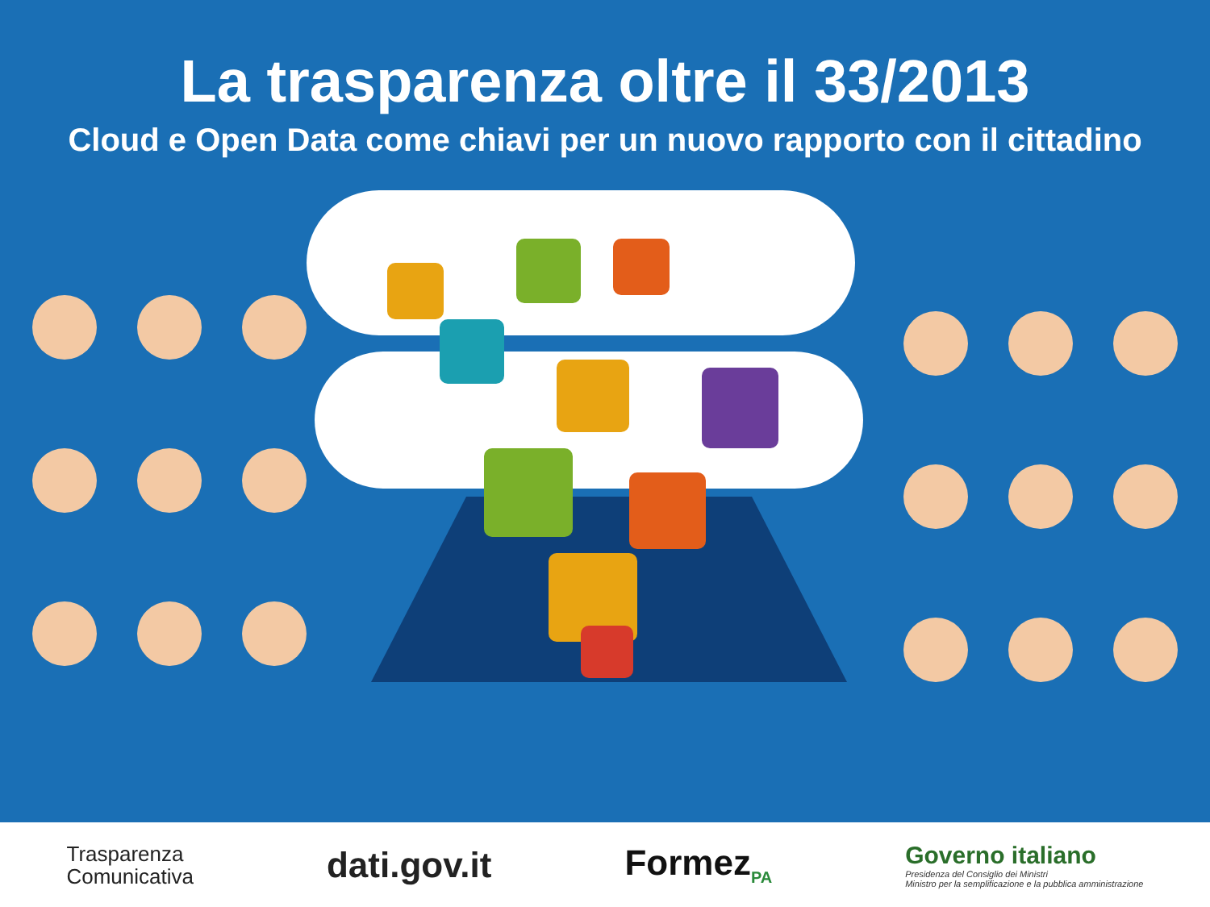La trasparenza oltre il 33/2013
Cloud e Open Data come chiavi per un nuovo rapporto con il cittadino
Trasparenza
Comunicativa
dati.gov.it Formez<sub>PA</sub>
Governo italiano
Presidenza del Consiglio dei Ministri
Ministro per la semplificazione e la pubblica amministrazione